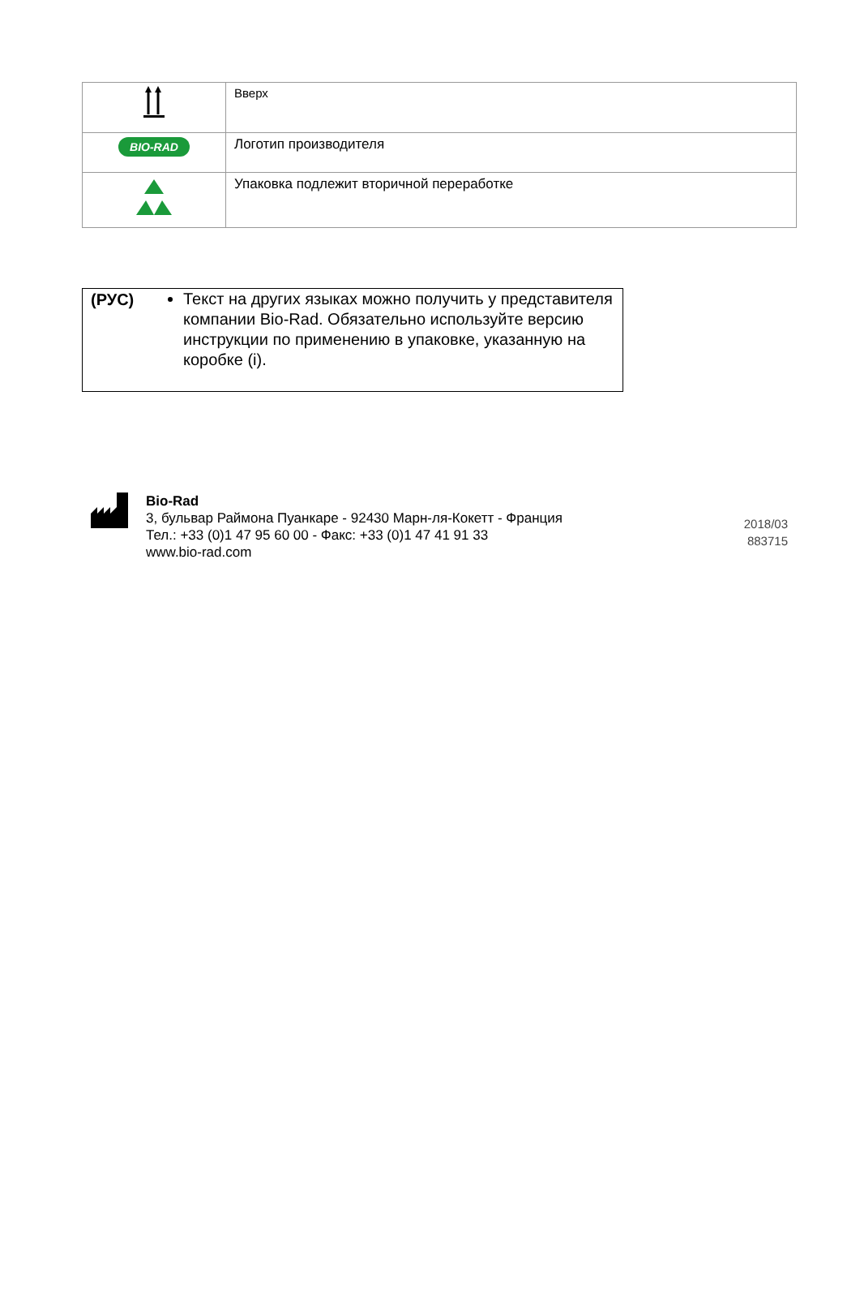| | Вверх |
| BIO-RAD | Логотип производителя |
| | Упаковка подлежит вторичной переработке |
(РУС)
Текст на других языках можно получить у представителя компании Bio-Rad. Обязательно используйте версию инструкции по применению в упаковке, указанную на коробке (i).
Bio-Rad
3, бульвар Раймона Пуанкаре - 92430 Марн-ля-Кокетт - Франция
Тел.: +33 (0)1 47 95 60 00 - Факс: +33 (0)1 47 41 91 33
www.bio-rad.com
2018/03
883715